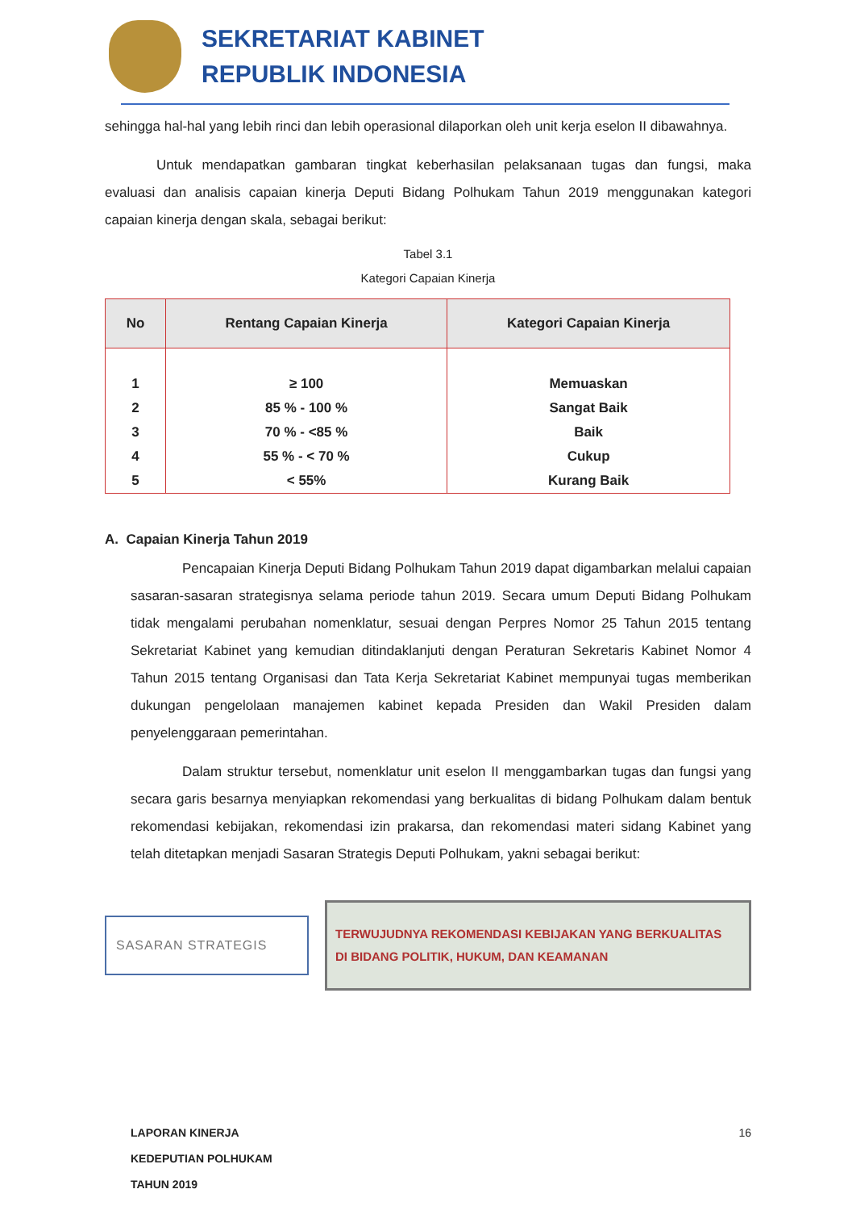SEKRETARIAT KABINET
REPUBLIK INDONESIA
sehingga hal-hal yang lebih rinci dan lebih operasional dilaporkan oleh unit kerja eselon II dibawahnya.
Untuk mendapatkan gambaran tingkat keberhasilan pelaksanaan tugas dan fungsi, maka evaluasi dan analisis capaian kinerja Deputi Bidang Polhukam Tahun 2019 menggunakan kategori capaian kinerja dengan skala, sebagai berikut:
Tabel 3.1
Kategori Capaian Kinerja
| No | Rentang Capaian Kinerja | Kategori Capaian Kinerja |
| --- | --- | --- |
| 1 | ≥ 100 | Memuaskan |
| 2 | 85 % - 100 % | Sangat Baik |
| 3 | 70 % - <85 % | Baik |
| 4 | 55 % - < 70 % | Cukup |
| 5 | < 55% | Kurang Baik |
A. Capaian Kinerja Tahun 2019
Pencapaian Kinerja Deputi Bidang Polhukam Tahun 2019 dapat digambarkan melalui capaian sasaran-sasaran strategisnya selama periode tahun 2019. Secara umum Deputi Bidang Polhukam tidak mengalami perubahan nomenklatur, sesuai dengan Perpres Nomor 25 Tahun 2015 tentang Sekretariat Kabinet yang kemudian ditindaklanjuti dengan Peraturan Sekretaris Kabinet Nomor 4 Tahun 2015 tentang Organisasi dan Tata Kerja Sekretariat Kabinet mempunyai tugas memberikan dukungan pengelolaan manajemen kabinet kepada Presiden dan Wakil Presiden dalam penyelenggaraan pemerintahan.
Dalam struktur tersebut, nomenklatur unit eselon II menggambarkan tugas dan fungsi yang secara garis besarnya menyiapkan rekomendasi yang berkualitas di bidang Polhukam dalam bentuk rekomendasi kebijakan, rekomendasi izin prakarsa, dan rekomendasi materi sidang Kabinet yang telah ditetapkan menjadi Sasaran Strategis Deputi Polhukam, yakni sebagai berikut:
SASARAN STRATEGIS
TERWUJUDNYA REKOMENDASI KEBIJAKAN YANG BERKUALITAS
DI BIDANG POLITIK, HUKUM, DAN KEAMANAN
LAPORAN KINERJA
KEDEPUTIAN POLHUKAM
TAHUN 2019
16